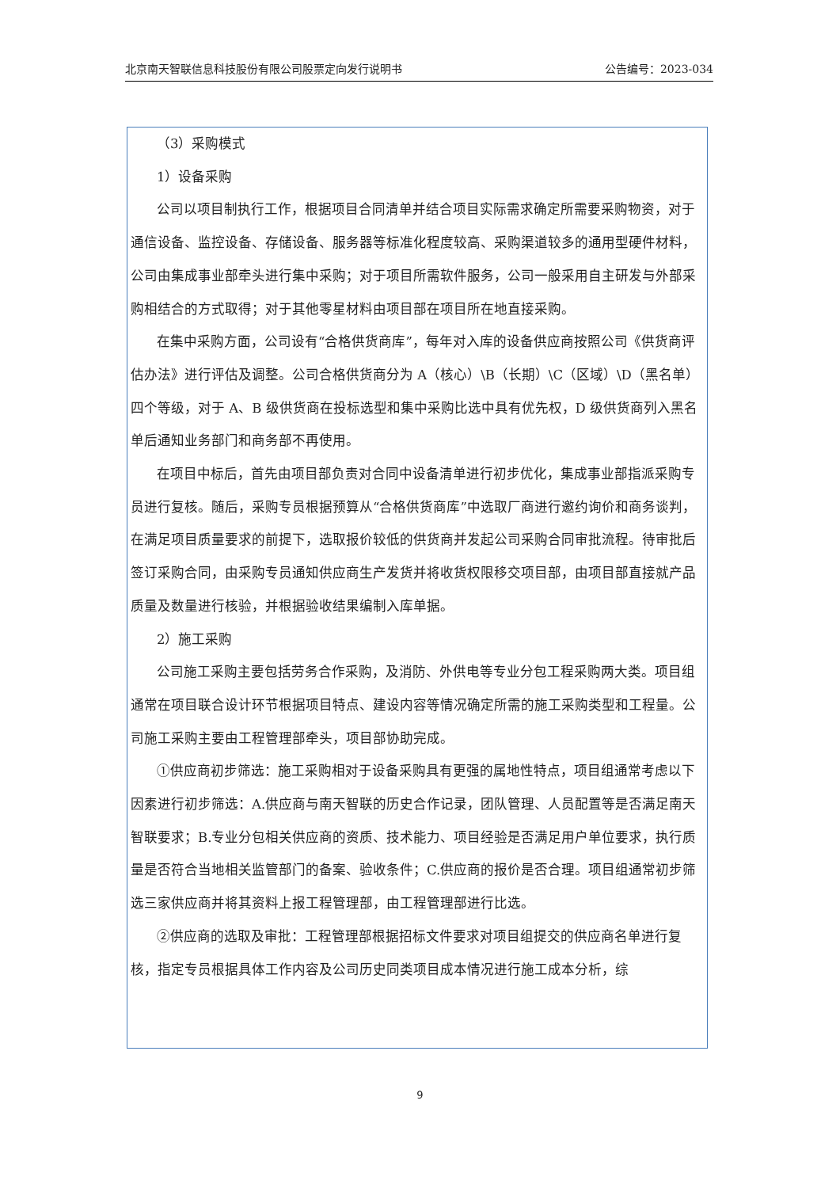北京南天智联信息科技股份有限公司股票定向发行说明书 公告编号：2023-034
（3）采购模式
1）设备采购
公司以项目制执行工作，根据项目合同清单并结合项目实际需求确定所需要采购物资，对于通信设备、监控设备、存储设备、服务器等标准化程度较高、采购渠道较多的通用型硬件材料，公司由集成事业部牵头进行集中采购；对于项目所需软件服务，公司一般采用自主研发与外部采购相结合的方式取得；对于其他零星材料由项目部在项目所在地直接采购。
在集中采购方面，公司设有“合格供货商库”，每年对入库的设备供应商按照公司《供货商评估办法》进行评估及调整。公司合格供货商分为 A（核心）\B（长期）\C（区域）\D（黑名单）四个等级，对于 A、B 级供货商在投标选型和集中采购比选中具有优先权，D 级供货商列入黑名单后通知业务部门和商务部不再使用。
在项目中标后，首先由项目部负责对合同中设备清单进行初步优化，集成事业部指派采购专员进行复核。随后，采购专员根据预算从“合格供货商库”中选取厂商进行邀约询价和商务谈判，在满足项目质量要求的前提下，选取报价较低的供货商并发起公司采购合同审批流程。待审批后签订采购合同，由采购专员通知供应商生产发货并将收货权限移交项目部，由项目部直接就产品质量及数量进行核验，并根据验收结果编制入库单据。
2）施工采购
公司施工采购主要包括劳务合作采购，及消防、外供电等专业分包工程采购两大类。项目组通常在项目联合设计环节根据项目特点、建设内容等情况确定所需的施工采购类型和工程量。公司施工采购主要由工程管理部牵头，项目部协助完成。
①供应商初步筛选：施工采购相对于设备采购具有更强的属地性特点，项目组通常考虑以下因素进行初步筛选：A.供应商与南天智联的历史合作记录，团队管理、人员配置等是否满足南天智联要求；B.专业分包相关供应商的资质、技术能力、项目经验是否满足用户单位要求，执行质量是否符合当地相关监管部门的备案、验收条件；C.供应商的报价是否合理。项目组通常初步筛选三家供应商并将其资料上报工程管理部，由工程管理部进行比选。
②供应商的选取及审批：工程管理部根据招标文件要求对项目组提交的供应商名单进行复核，指定专员根据具体工作内容及公司历史同类项目成本情况进行施工成本分析，综
9